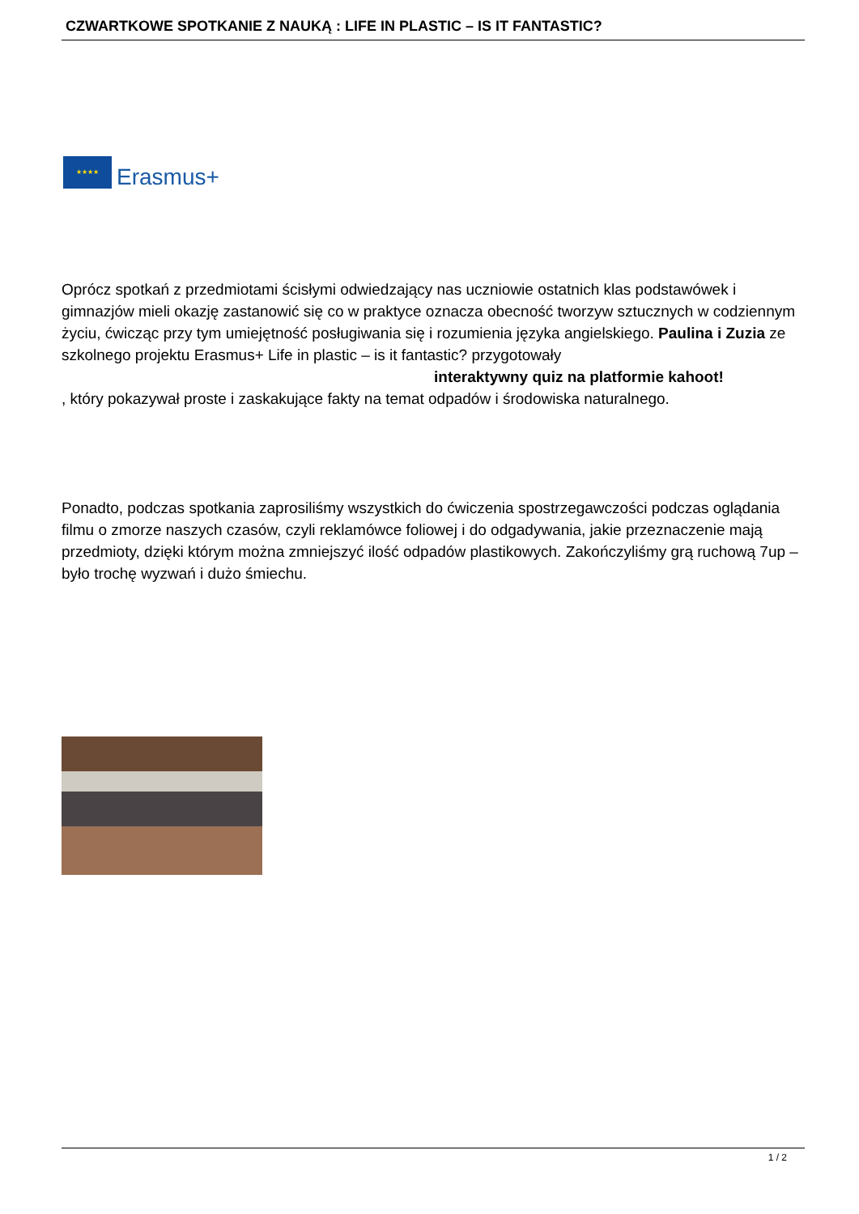CZWARTKOWE SPOTKANIE Z NAUKĄ : LIFE IN PLASTIC – IS IT FANTASTIC?
★★★★
Erasmus+
Oprócz spotkań z przedmiotami ścisłymi odwiedzający nas uczniowie ostatnich klas podstawówek i gimnazjów mieli okazję zastanowić się co w praktyce oznacza obecność tworzyw sztucznych w codziennym życiu, ćwicząc przy tym umiejętność posługiwania się i rozumienia języka angielskiego. Paulina i Zuzia ze szkolnego projektu Erasmus+ Life in plastic – is it fantastic? przygotowały interaktywny quiz na platformie kahoot!
, który pokazywał proste i zaskakujące fakty na temat odpadów i środowiska naturalnego.
Ponadto, podczas spotkania zaprosiliśmy wszystkich do ćwiczenia spostrzegawczości podczas oglądania filmu o zmorze naszych czasów, czyli reklamówce foliowej i do odgadywania, jakie przeznaczenie mają przedmioty, dzięki którym można zmniejszyć ilość odpadów plastikowych. Zakończyliśmy grą ruchową 7up – było trochę wyzwań i dużo śmiechu.
1 / 2